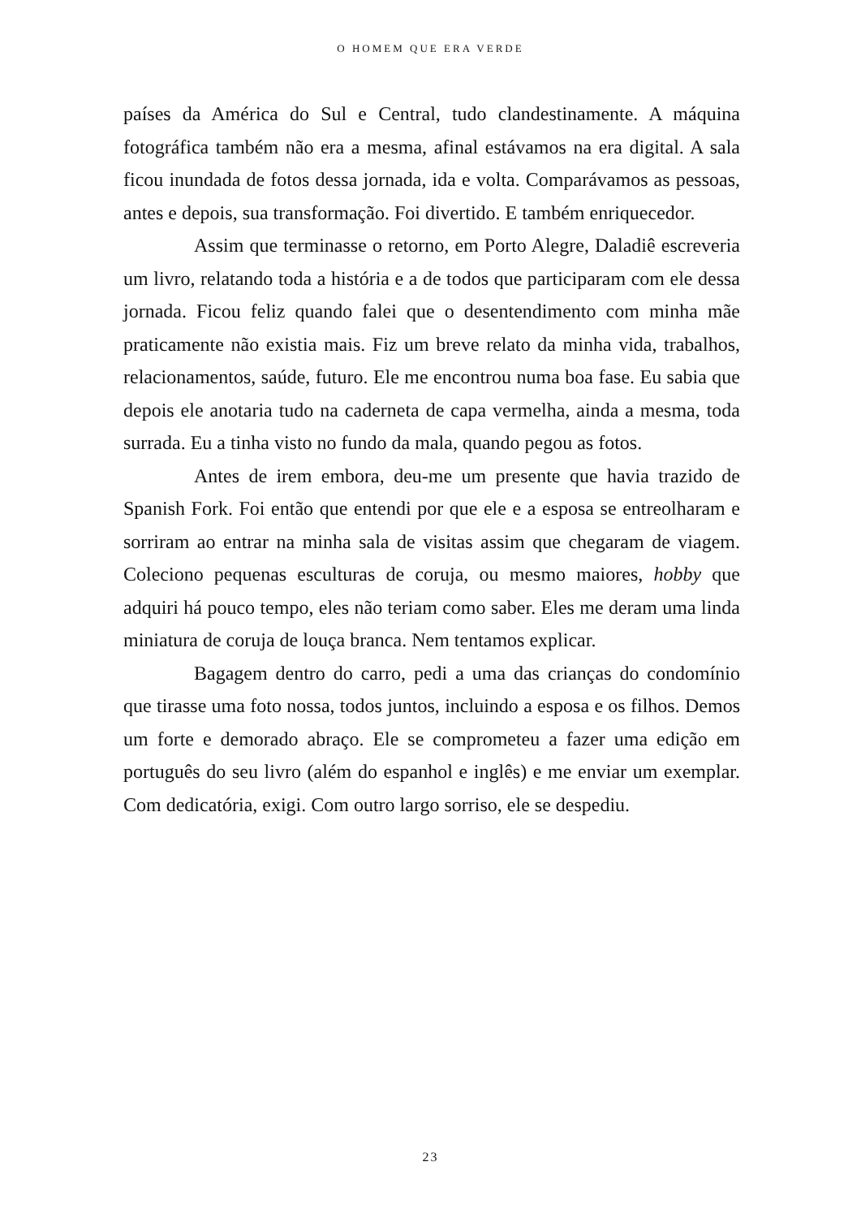O HOMEM QUE ERA VERDE
países da América do Sul e Central, tudo clandestinamente. A máquina fotográfica também não era a mesma, afinal estávamos na era digital. A sala ficou inundada de fotos dessa jornada, ida e volta. Comparávamos as pessoas, antes e depois, sua transformação. Foi divertido. E também enriquecedor.
Assim que terminasse o retorno, em Porto Alegre, Daladiê escreveria um livro, relatando toda a história e a de todos que participaram com ele dessa jornada. Ficou feliz quando falei que o desentendimento com minha mãe praticamente não existia mais. Fiz um breve relato da minha vida, trabalhos, relacionamentos, saúde, futuro. Ele me encontrou numa boa fase. Eu sabia que depois ele anotaria tudo na caderneta de capa vermelha, ainda a mesma, toda surrada. Eu a tinha visto no fundo da mala, quando pegou as fotos.
Antes de irem embora, deu-me um presente que havia trazido de Spanish Fork. Foi então que entendi por que ele e a esposa se entreolharam e sorriram ao entrar na minha sala de visitas assim que chegaram de viagem. Coleciono pequenas esculturas de coruja, ou mesmo maiores, hobby que adquiri há pouco tempo, eles não teriam como saber. Eles me deram uma linda miniatura de coruja de louça branca. Nem tentamos explicar.
Bagagem dentro do carro, pedi a uma das crianças do condomínio que tirasse uma foto nossa, todos juntos, incluindo a esposa e os filhos. Demos um forte e demorado abraço. Ele se comprometeu a fazer uma edição em português do seu livro (além do espanhol e inglês) e me enviar um exemplar. Com dedicatória, exigi. Com outro largo sorriso, ele se despediu.
23